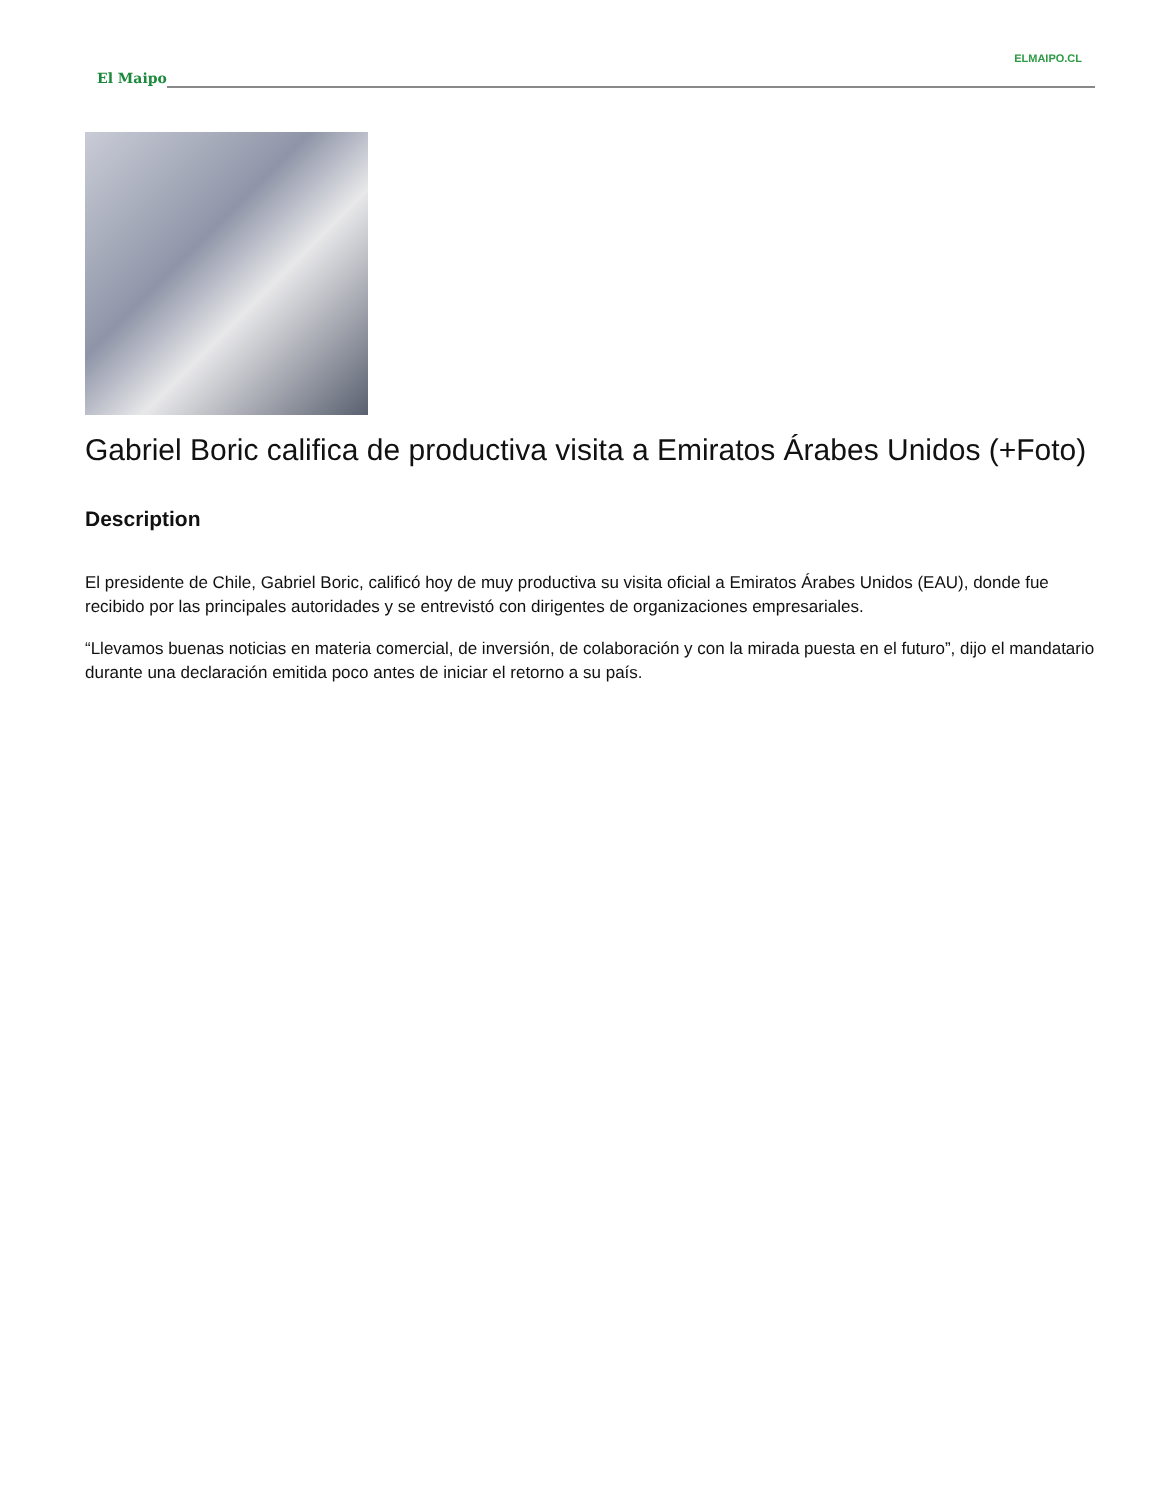ELMAIPO.CL
El Maipo
Gabriel Boric califica de productiva visita a Emiratos Árabes Unidos (+Foto)
Description
El presidente de Chile, Gabriel Boric, calificó hoy de muy productiva su visita oficial a Emiratos Árabes Unidos (EAU), donde fue recibido por las principales autoridades y se entrevistó con dirigentes de organizaciones empresariales.
“Llevamos buenas noticias en materia comercial, de inversión, de colaboración y con la mirada puesta en el futuro”, dijo el mandatario durante una declaración emitida poco antes de iniciar el retorno a su país.